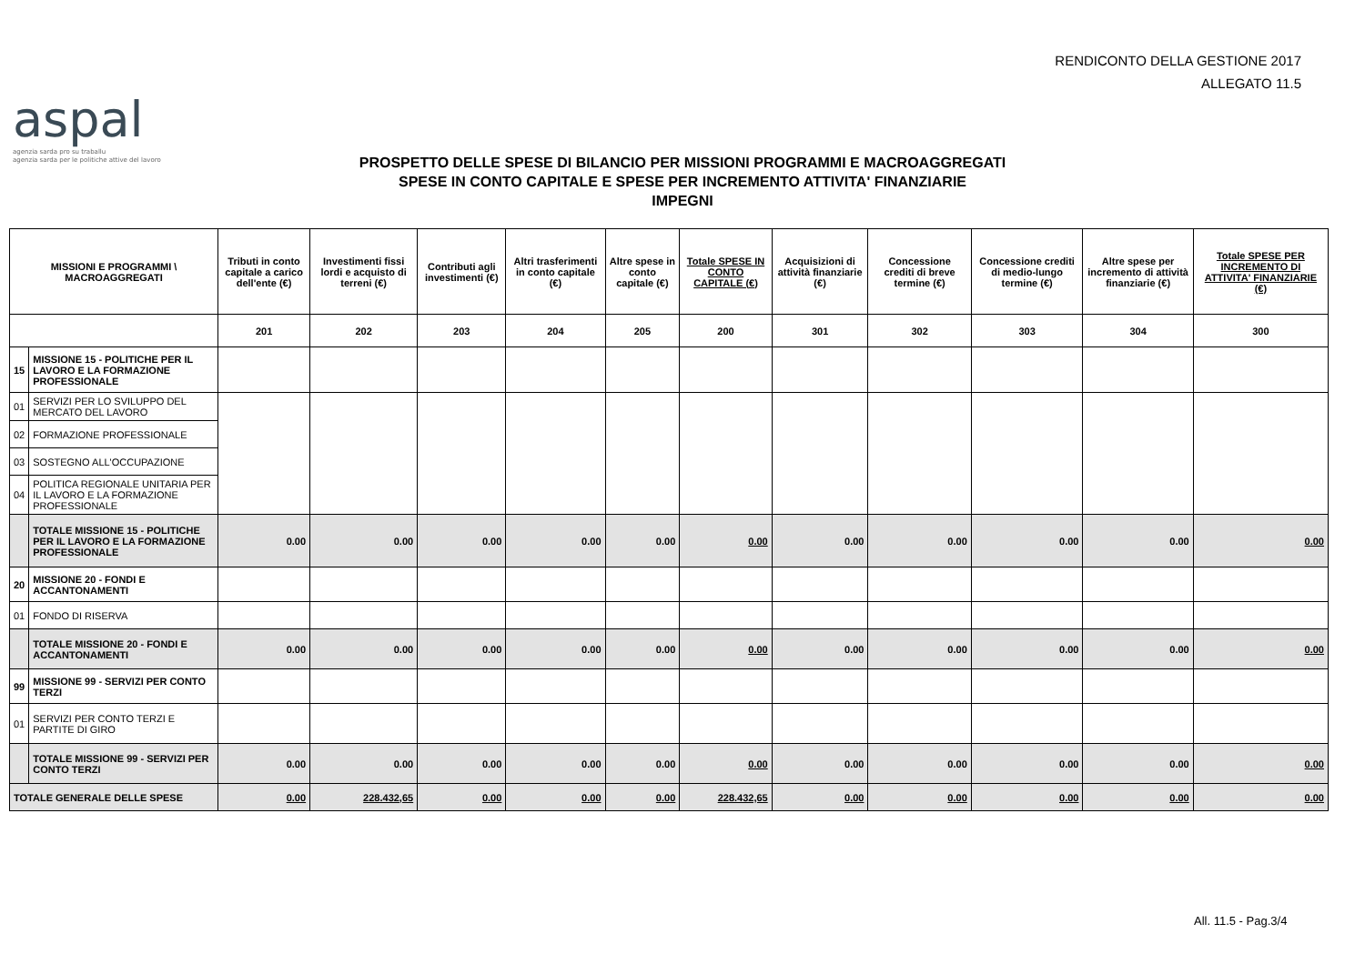RENDICONTO DELLA GESTIONE 2017
ALLEGATO 11.5
aspal
agenzia sarda pro su traballu
agenzia sarda per le politiche attive del lavoro
PROSPETTO DELLE SPESE DI BILANCIO PER MISSIONI PROGRAMMI E MACROAGGREGATI
SPESE IN CONTO CAPITALE E SPESE PER INCREMENTO ATTIVITA' FINANZIARIE
IMPEGNI
| MISSIONI E PROGRAMMI \ MACROAGGREGATI | | Tributi in conto capitale a carico dell'ente (€) | Investimenti fissi lordi e acquisto di terreni (€) | Contributi agli investimenti (€) | Altri trasferimenti in conto capitale (€) | Altre spese in conto capitale (€) | Totale SPESE IN CONTO CAPITALE (€) | Acquisizioni di attività finanziarie (€) | Concessione crediti di breve termine (€) | Concessione crediti di medio-lungo termine (€) | Altre spese per incremento di attività finanziarie (€) | Totale SPESE PER INCREMENTO DI ATTIVITA' FINANZIARIE (€) |
| --- | --- | --- | --- | --- | --- | --- | --- | --- | --- | --- | --- | --- |
| | | 201 | 202 | 203 | 204 | 205 | 200 | 301 | 302 | 303 | 304 | 300 |
| 15 | MISSIONE 15 - POLITICHE PER IL LAVORO E LA FORMAZIONE PROFESSIONALE | | | | | | | | | | | |
| 01 | SERVIZI PER LO SVILUPPO DEL MERCATO DEL LAVORO | | | | | | | | | | | |
| 02 | FORMAZIONE PROFESSIONALE | | | | | | | | | | | |
| 03 | SOSTEGNO ALL'OCCUPAZIONE | | | | | | | | | | | |
| 04 | POLITICA REGIONALE UNITARIA PER IL LAVORO E LA FORMAZIONE PROFESSIONALE | | | | | | | | | | | |
| | TOTALE MISSIONE 15 - POLITICHE PER IL LAVORO E LA FORMAZIONE PROFESSIONALE | 0.00 | 0.00 | 0.00 | 0.00 | 0.00 | 0.00 | 0.00 | 0.00 | 0.00 | 0.00 | 0.00 |
| 20 | MISSIONE 20 - FONDI E ACCANTONAMENTI | | | | | | | | | | | |
| 01 | FONDO DI RISERVA | | | | | | | | | | | |
| | TOTALE MISSIONE 20 - FONDI E ACCANTONAMENTI | 0.00 | 0.00 | 0.00 | 0.00 | 0.00 | 0.00 | 0.00 | 0.00 | 0.00 | 0.00 | 0.00 |
| 99 | MISSIONE 99 - SERVIZI PER CONTO TERZI | | | | | | | | | | | |
| 01 | SERVIZI PER CONTO TERZI E PARTITE DI GIRO | | | | | | | | | | | |
| | TOTALE MISSIONE 99 - SERVIZI PER CONTO TERZI | 0.00 | 0.00 | 0.00 | 0.00 | 0.00 | 0.00 | 0.00 | 0.00 | 0.00 | 0.00 | 0.00 |
| TOTALE GENERALE DELLE SPESE | | 0.00 | 228.432,65 | 0.00 | 0.00 | 0.00 | 228.432,65 | 0.00 | 0.00 | 0.00 | 0.00 | 0.00 |
All. 11.5 - Pag.3/4